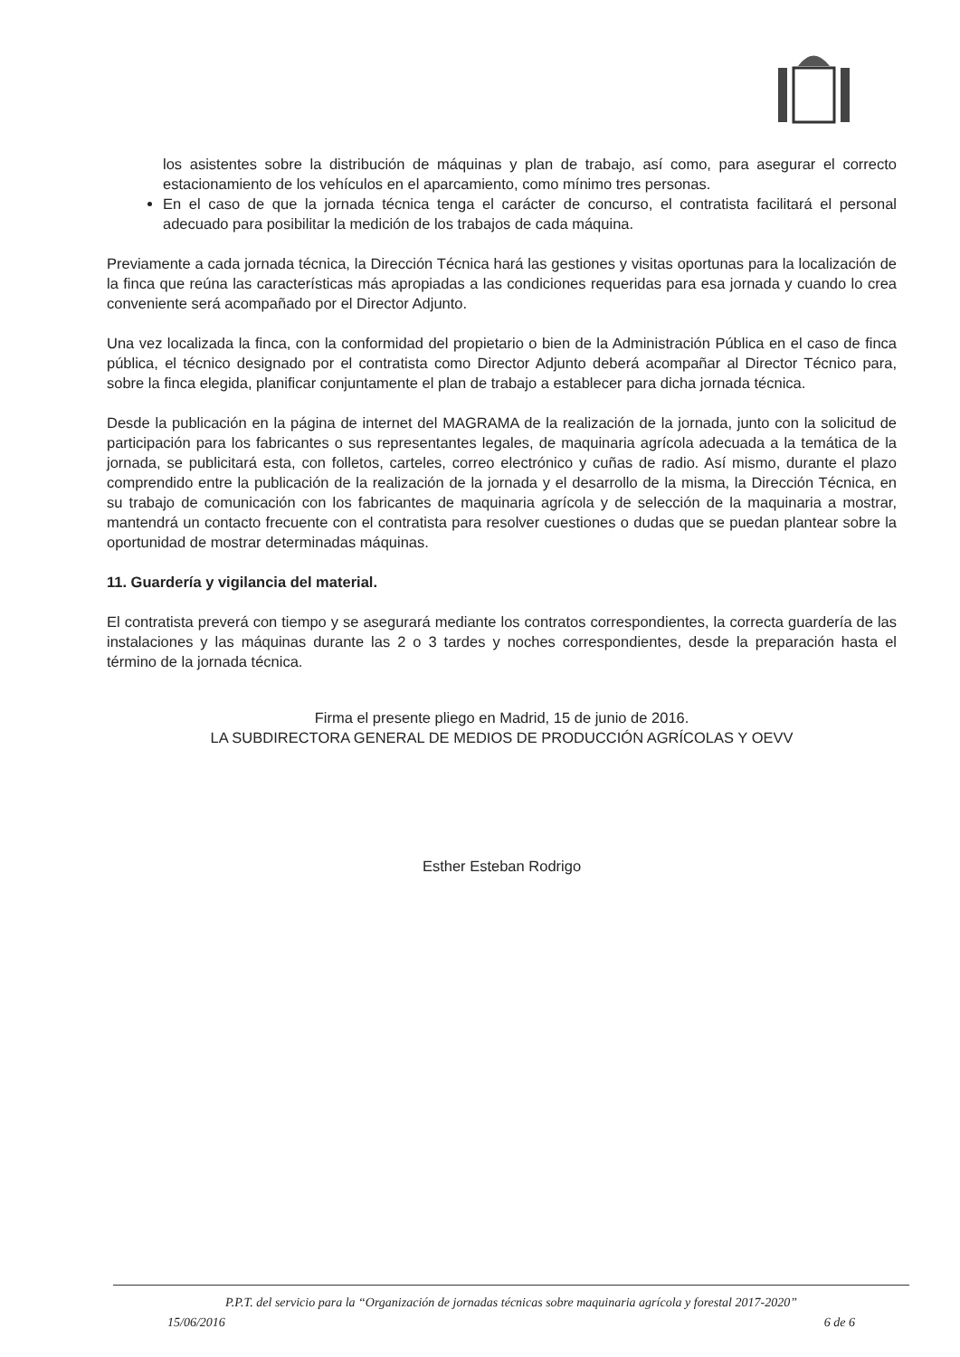los asistentes sobre la distribución de máquinas y plan de trabajo, así como, para asegurar el correcto estacionamiento de los vehículos en el aparcamiento, como mínimo tres personas.
En el caso de que la jornada técnica tenga el carácter de concurso, el contratista facilitará el personal adecuado para posibilitar la medición de los trabajos de cada máquina.
Previamente a cada jornada técnica, la Dirección Técnica hará las gestiones y visitas oportunas para la localización de la finca que reúna las características más apropiadas a las condiciones requeridas para esa jornada y cuando lo crea conveniente será acompañado por el Director Adjunto.
Una vez localizada la finca, con la conformidad del propietario o bien de la Administración Pública en el caso de finca pública, el técnico designado por el contratista como Director Adjunto deberá acompañar al Director Técnico para, sobre la finca elegida, planificar conjuntamente el plan de trabajo a establecer para dicha jornada técnica.
Desde la publicación en la página de internet del MAGRAMA de la realización de la jornada, junto con la solicitud de participación para los fabricantes o sus representantes legales, de maquinaria agrícola adecuada a la temática de la jornada, se publicitará esta, con folletos, carteles, correo electrónico y cuñas de radio. Así mismo, durante el plazo comprendido entre la publicación de la realización de la jornada y el desarrollo de la misma, la Dirección Técnica, en su trabajo de comunicación con los fabricantes de maquinaria agrícola y de selección de la maquinaria a mostrar, mantendrá un contacto frecuente con el contratista para resolver cuestiones o dudas que se puedan plantear sobre la oportunidad de mostrar determinadas máquinas.
11. Guardería y vigilancia del material.
El contratista preverá con tiempo y se asegurará mediante los contratos correspondientes, la correcta guardería de las instalaciones y las máquinas durante las 2 o 3 tardes y noches correspondientes, desde la preparación hasta el término de la jornada técnica.
Firma el presente pliego en Madrid, 15 de junio de 2016.
LA SUBDIRECTORA GENERAL DE MEDIOS DE PRODUCCIÓN AGRÍCOLAS Y OEVV
Esther Esteban Rodrigo
P.P.T. del servicio para la “Organización de jornadas técnicas sobre maquinaria agrícola y forestal 2017-2020”
15/06/2016 6 de 6